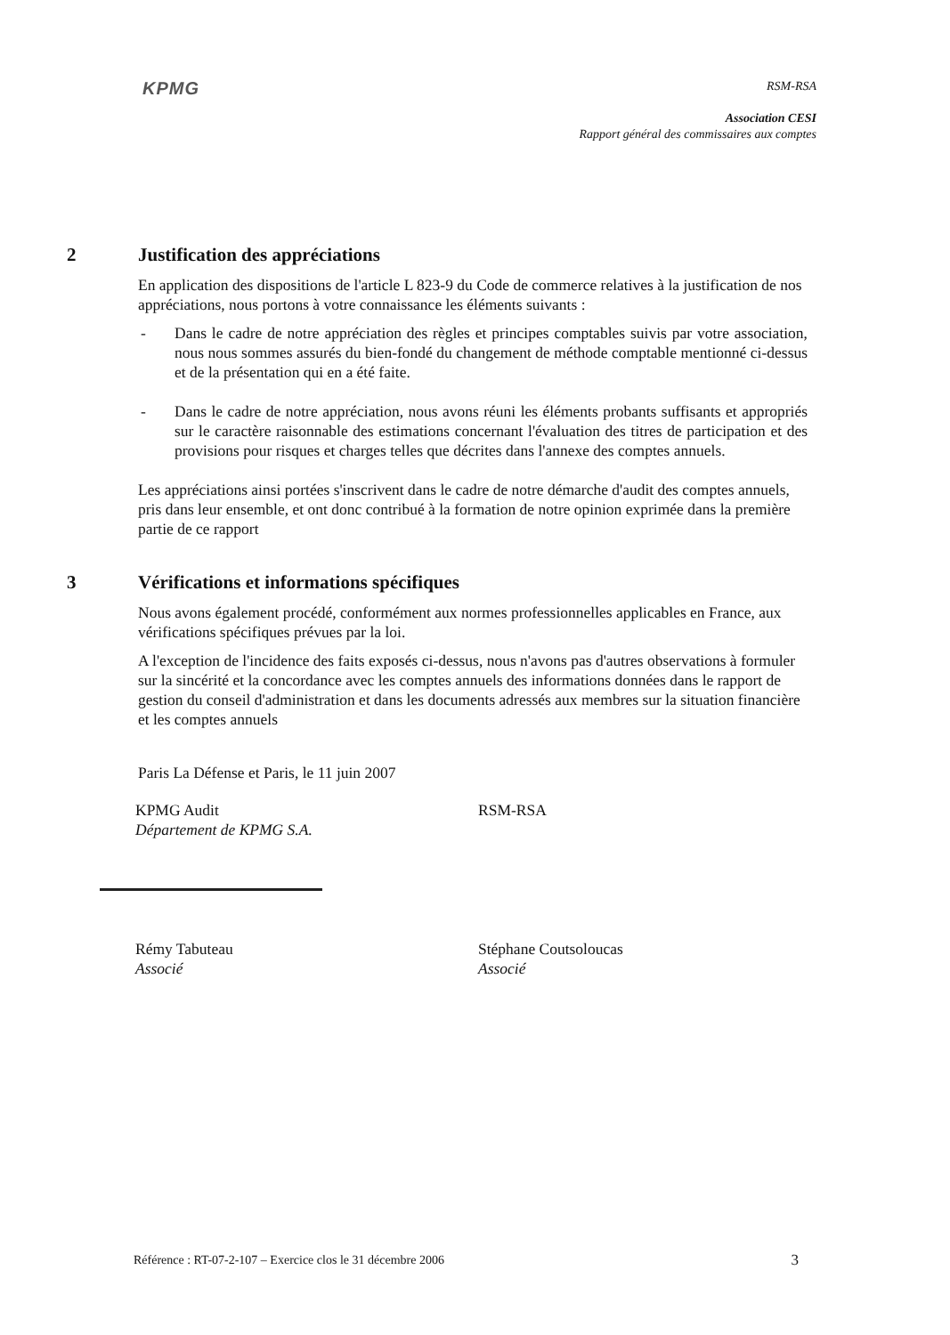KPMG
RSM-RSA
Association CESI
Rapport général des commissaires aux comptes
2 Justification des appréciations
En application des dispositions de l'article L 823-9 du Code de commerce relatives à la justification de nos appréciations, nous portons à votre connaissance les éléments suivants :
- Dans le cadre de notre appréciation des règles et principes comptables suivis par votre association, nous nous sommes assurés du bien-fondé du changement de méthode comptable mentionné ci-dessus et de la présentation qui en a été faite.
- Dans le cadre de notre appréciation, nous avons réuni les éléments probants suffisants et appropriés sur le caractère raisonnable des estimations concernant l'évaluation des titres de participation et des provisions pour risques et charges telles que décrites dans l'annexe des comptes annuels.
Les appréciations ainsi portées s'inscrivent dans le cadre de notre démarche d'audit des comptes annuels, pris dans leur ensemble, et ont donc contribué à la formation de notre opinion exprimée dans la première partie de ce rapport
3 Vérifications et informations spécifiques
Nous avons également procédé, conformément aux normes professionnelles applicables en France, aux vérifications spécifiques prévues par la loi.
A l'exception de l'incidence des faits exposés ci-dessus, nous n'avons pas d'autres observations à formuler sur la sincérité et la concordance avec les comptes annuels des informations données dans le rapport de gestion du conseil d'administration et dans les documents adressés aux membres sur la situation financière et les comptes annuels
Paris La Défense et Paris, le 11 juin 2007
KPMG Audit
Département de KPMG S.A.
Rémy Tabuteau
Associé
RSM-RSA
Stéphane Coutsoloucas
Associé
Référence : RT-07-2-107 – Exercice clos le 31 décembre 2006 3